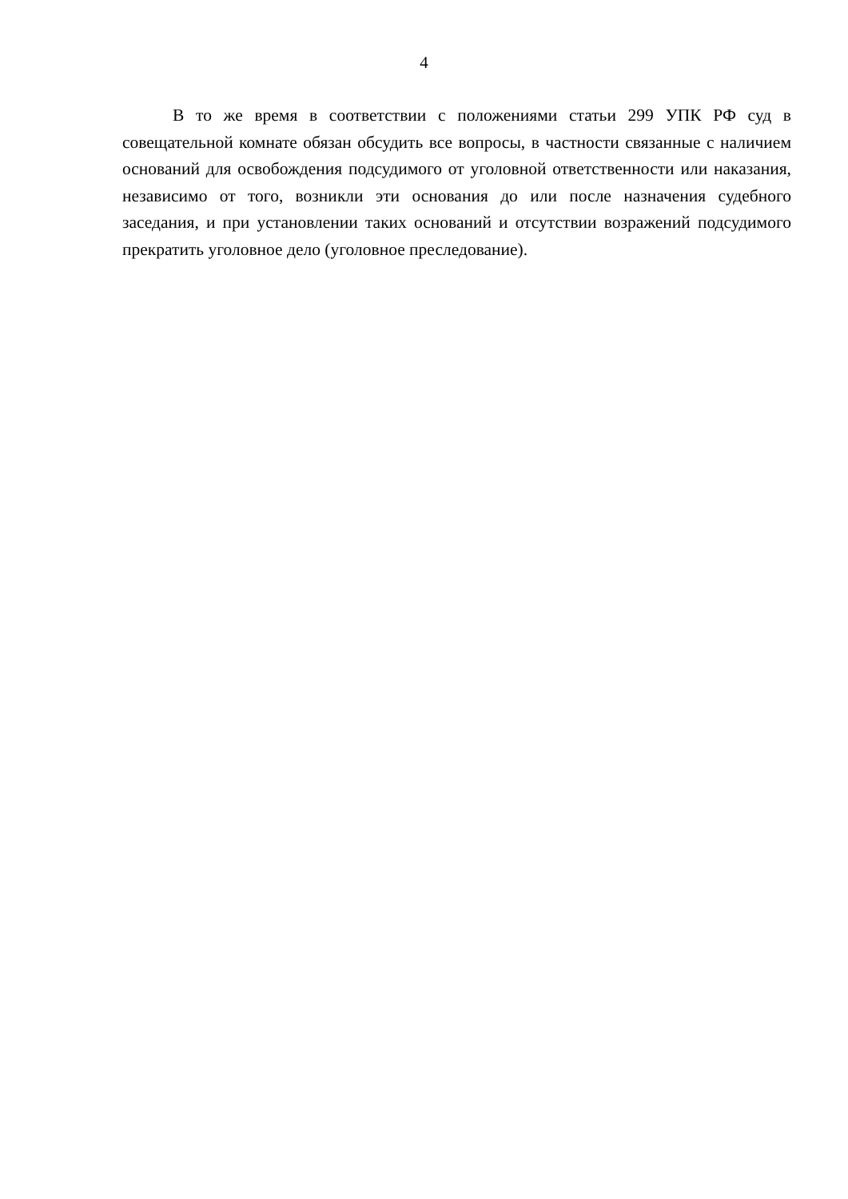4
В то же время в соответствии с положениями статьи 299 УПК РФ суд в совещательной комнате обязан обсудить все вопросы, в частности связанные с наличием оснований для освобождения подсудимого от уголовной ответственности или наказания, независимо от того, возникли эти основания до или после назначения судебного заседания, и при установлении таких оснований и отсутствии возражений подсудимого прекратить уголовное дело (уголовное преследование).